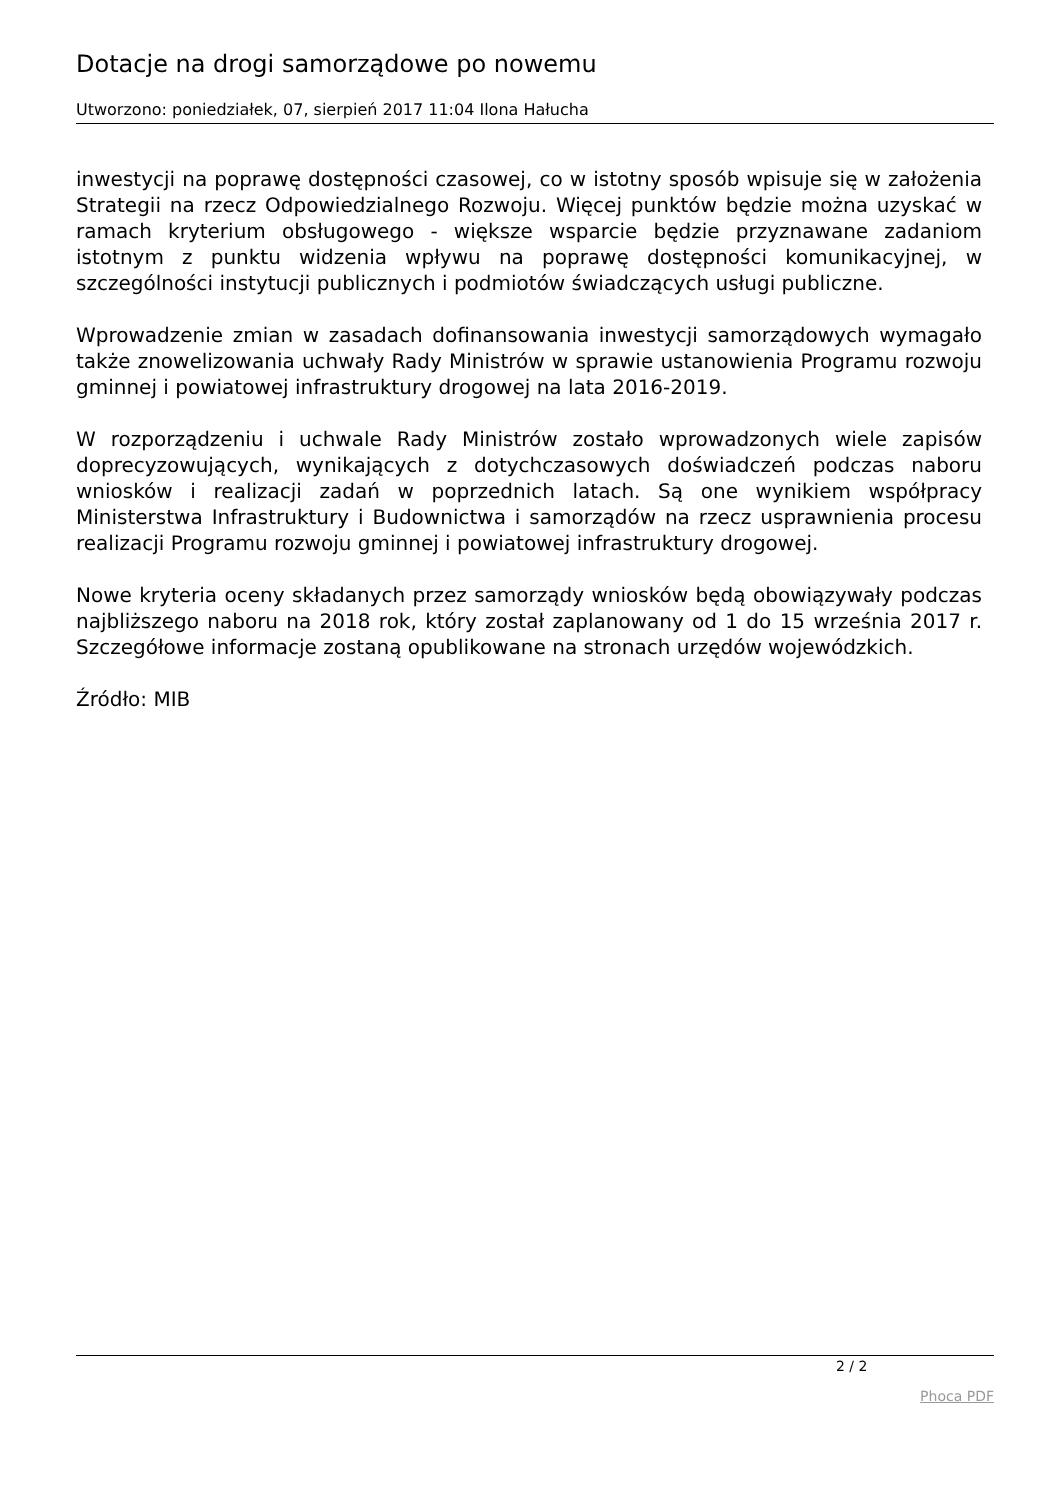Dotacje na drogi samorządowe po nowemu
Utworzono: poniedziałek, 07, sierpień 2017 11:04 Ilona Hałucha
inwestycji na poprawę dostępności czasowej, co w istotny sposób wpisuje się w założenia Strategii na rzecz Odpowiedzialnego Rozwoju. Więcej punktów będzie można uzyskać w ramach kryterium obsługowego - większe wsparcie będzie przyznawane zadaniom istotnym z punktu widzenia wpływu na poprawę dostępności komunikacyjnej, w szczególności instytucji publicznych i podmiotów świadczących usługi publiczne.
Wprowadzenie zmian w zasadach dofinansowania inwestycji samorządowych wymagało także znowelizowania uchwały Rady Ministrów w sprawie ustanowienia Programu rozwoju gminnej i powiatowej infrastruktury drogowej na lata 2016-2019.
W rozporządzeniu i uchwale Rady Ministrów zostało wprowadzonych wiele zapisów doprecyzowujących, wynikających z dotychczasowych doświadczeń podczas naboru wniosków i realizacji zadań w poprzednich latach. Są one wynikiem współpracy Ministerstwa Infrastruktury i Budownictwa i samorządów na rzecz usprawnienia procesu realizacji Programu rozwoju gminnej i powiatowej infrastruktury drogowej.
Nowe kryteria oceny składanych przez samorządy wniosków będą obowiązywały podczas najbliższego naboru na 2018 rok, który został zaplanowany od 1 do 15 września 2017 r. Szczegółowe informacje zostaną opublikowane na stronach urzędów wojewódzkich.
Źródło: MIB
2 / 2
Phoca PDF